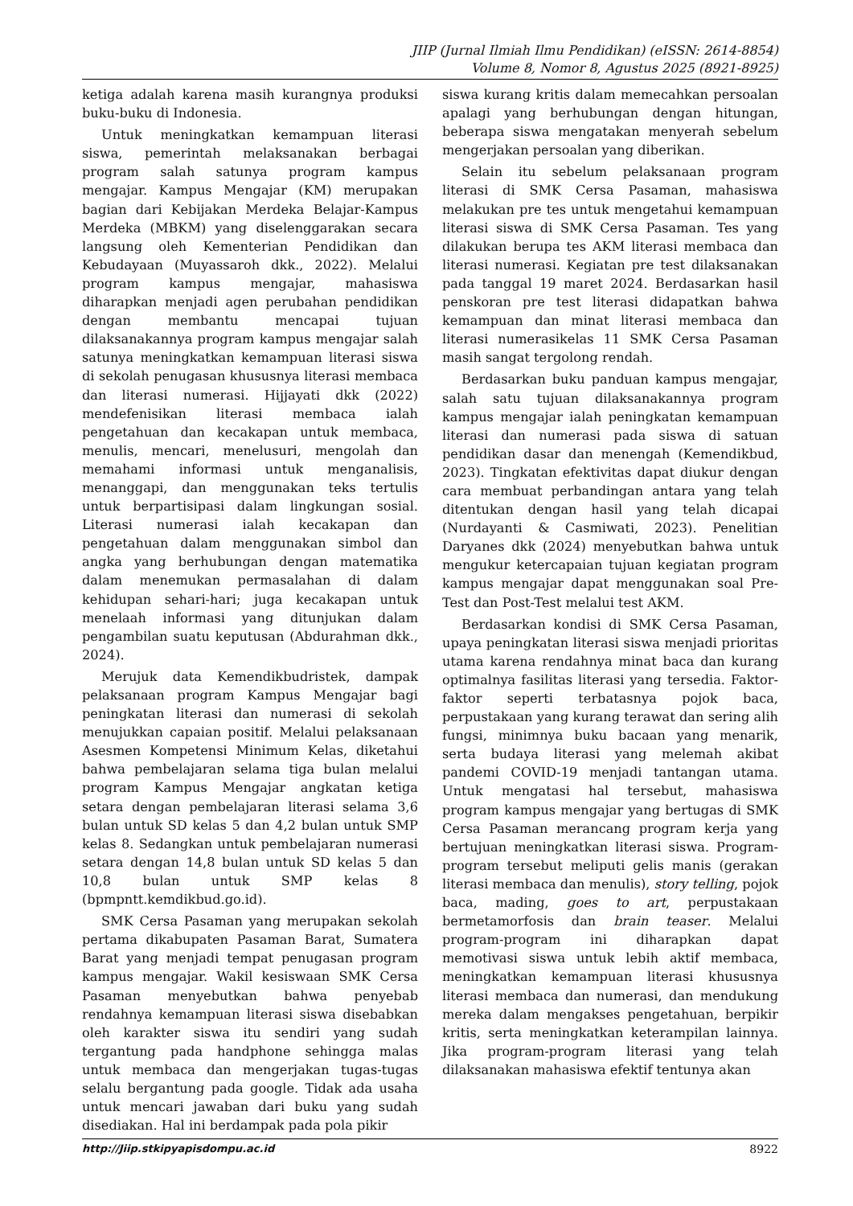JIIP (Jurnal Ilmiah Ilmu Pendidikan) (eISSN: 2614-8854)
Volume 8, Nomor 8, Agustus 2025 (8921-8925)
ketiga adalah karena masih kurangnya produksi buku-buku di Indonesia.
Untuk meningkatkan kemampuan literasi siswa, pemerintah melaksanakan berbagai program salah satunya program kampus mengajar. Kampus Mengajar (KM) merupakan bagian dari Kebijakan Merdeka Belajar-Kampus Merdeka (MBKM) yang diselenggarakan secara langsung oleh Kementerian Pendidikan dan Kebudayaan (Muyassaroh dkk., 2022). Melalui program kampus mengajar, mahasiswa diharapkan menjadi agen perubahan pendidikan dengan membantu mencapai tujuan dilaksanakannya program kampus mengajar salah satunya meningkatkan kemampuan literasi siswa di sekolah penugasan khususnya literasi membaca dan literasi numerasi. Hijjayati dkk (2022) mendefenisikan literasi membaca ialah pengetahuan dan kecakapan untuk membaca, menulis, mencari, menelusuri, mengolah dan memahami informasi untuk menganalisis, menanggapi, dan menggunakan teks tertulis untuk berpartisipasi dalam lingkungan sosial. Literasi numerasi ialah kecakapan dan pengetahuan dalam menggunakan simbol dan angka yang berhubungan dengan matematika dalam menemukan permasalahan di dalam kehidupan sehari-hari; juga kecakapan untuk menelaah informasi yang ditunjukan dalam pengambilan suatu keputusan (Abdurahman dkk., 2024).
Merujuk data Kemendikbudristek, dampak pelaksanaan program Kampus Mengajar bagi peningkatan literasi dan numerasi di sekolah menujukkan capaian positif. Melalui pelaksanaan Asesmen Kompetensi Minimum Kelas, diketahui bahwa pembelajaran selama tiga bulan melalui program Kampus Mengajar angkatan ketiga setara dengan pembelajaran literasi selama 3,6 bulan untuk SD kelas 5 dan 4,2 bulan untuk SMP kelas 8. Sedangkan untuk pembelajaran numerasi setara dengan 14,8 bulan untuk SD kelas 5 dan 10,8 bulan untuk SMP kelas 8 (bpmpntt.kemdikbud.go.id).
SMK Cersa Pasaman yang merupakan sekolah pertama dikabupaten Pasaman Barat, Sumatera Barat yang menjadi tempat penugasan program kampus mengajar. Wakil kesiswaan SMK Cersa Pasaman menyebutkan bahwa penyebab rendahnya kemampuan literasi siswa disebabkan oleh karakter siswa itu sendiri yang sudah tergantung pada handphone sehingga malas untuk membaca dan mengerjakan tugas-tugas selalu bergantung pada google. Tidak ada usaha untuk mencari jawaban dari buku yang sudah disediakan. Hal ini berdampak pada pola pikir
siswa kurang kritis dalam memecahkan persoalan apalagi yang berhubungan dengan hitungan, beberapa siswa mengatakan menyerah sebelum mengerjakan persoalan yang diberikan.
Selain itu sebelum pelaksanaan program literasi di SMK Cersa Pasaman, mahasiswa melakukan pre tes untuk mengetahui kemampuan literasi siswa di SMK Cersa Pasaman. Tes yang dilakukan berupa tes AKM literasi membaca dan literasi numerasi. Kegiatan pre test dilaksanakan pada tanggal 19 maret 2024. Berdasarkan hasil penskoran pre test literasi didapatkan bahwa kemampuan dan minat literasi membaca dan literasi numerasikelas 11 SMK Cersa Pasaman masih sangat tergolong rendah.
Berdasarkan buku panduan kampus mengajar, salah satu tujuan dilaksanakannya program kampus mengajar ialah peningkatan kemampuan literasi dan numerasi pada siswa di satuan pendidikan dasar dan menengah (Kemendikbud, 2023). Tingkatan efektivitas dapat diukur dengan cara membuat perbandingan antara yang telah ditentukan dengan hasil yang telah dicapai (Nurdayanti & Casmiwati, 2023). Penelitian Daryanes dkk (2024) menyebutkan bahwa untuk mengukur ketercapaian tujuan kegiatan program kampus mengajar dapat menggunakan soal Pre-Test dan Post-Test melalui test AKM.
Berdasarkan kondisi di SMK Cersa Pasaman, upaya peningkatan literasi siswa menjadi prioritas utama karena rendahnya minat baca dan kurang optimalnya fasilitas literasi yang tersedia. Faktor-faktor seperti terbatasnya pojok baca, perpustakaan yang kurang terawat dan sering alih fungsi, minimnya buku bacaan yang menarik, serta budaya literasi yang melemah akibat pandemi COVID-19 menjadi tantangan utama. Untuk mengatasi hal tersebut, mahasiswa program kampus mengajar yang bertugas di SMK Cersa Pasaman merancang program kerja yang bertujuan meningkatkan literasi siswa. Program-program tersebut meliputi gelis manis (gerakan literasi membaca dan menulis), story telling, pojok baca, mading, goes to art, perpustakaan bermetamorfosis dan brain teaser. Melalui program-program ini diharapkan dapat memotivasi siswa untuk lebih aktif membaca, meningkatkan kemampuan literasi khususnya literasi membaca dan numerasi, dan mendukung mereka dalam mengakses pengetahuan, berpikir kritis, serta meningkatkan keterampilan lainnya. Jika program-program literasi yang telah dilaksanakan mahasiswa efektif tentunya akan
http://Jiip.stkipyapisdompu.ac.id 8922